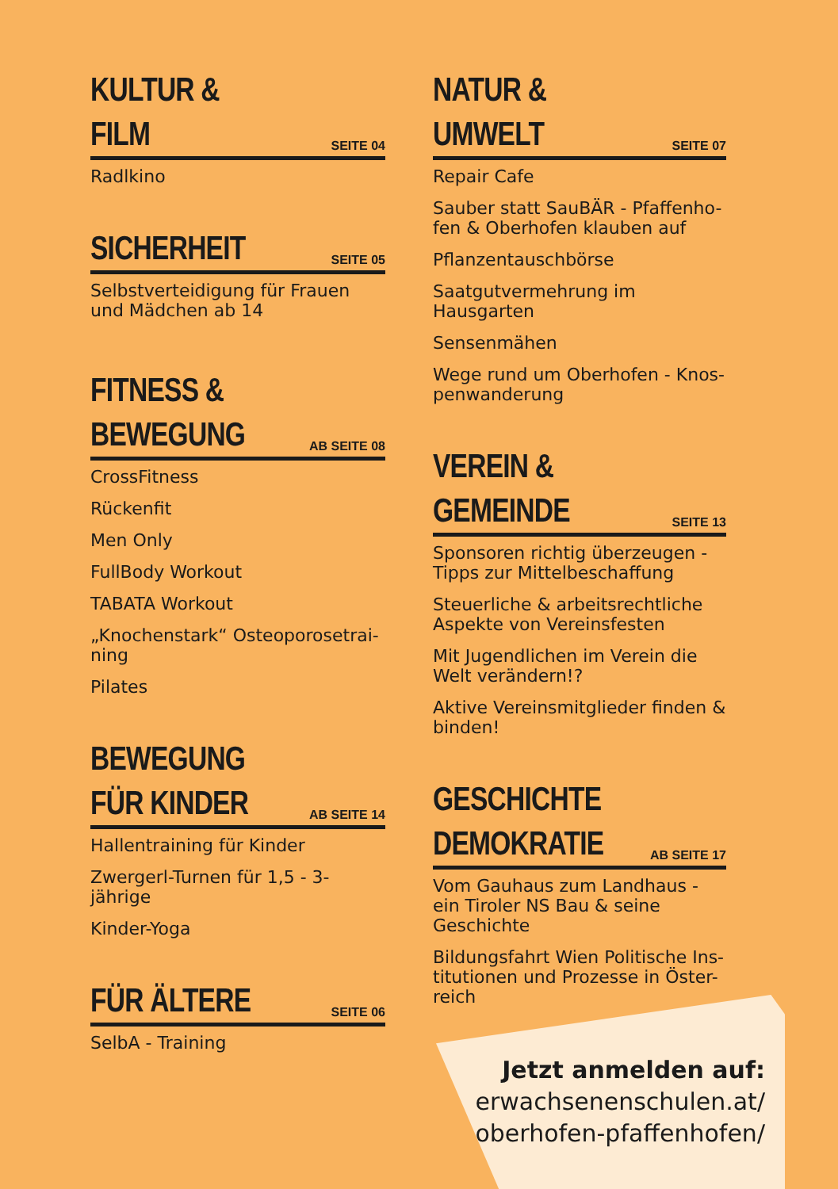KULTUR &
FILM
SEITE 04
Radlkino
SICHERHEIT
SEITE 05
Selbstverteidigung für Frauen und Mädchen ab 14
FITNESS &
BEWEGUNG
AB SEITE 08
CrossFitness
Rückenfit
Men Only
FullBody Workout
TABATA Workout
„Knochenstark“ Osteoporosetrai-ning
Pilates
BEWEGUNG
FÜR KINDER
AB SEITE 14
Hallentraining für Kinder
Zwergerl-Turnen für 1,5 - 3-jährige
Kinder-Yoga
FÜR ÄLTERE
SEITE 06
SelbA - Training
NATUR &
UMWELT
SEITE 07
Repair Cafe
Sauber statt SauBÄR - Pfaffenho-fen & Oberhofen klauben auf
Pflanzentauschbörse
Saatgutvermehrung im Hausgarten
Sensenmähen
Wege rund um Oberhofen - Knos-penwanderung
VEREIN &
GEMEINDE
SEITE 13
Sponsoren richtig überzeugen - Tipps zur Mittelbeschaffung
Steuerliche & arbeitsrechtliche Aspekte von Vereinsfesten
Mit Jugendlichen im Verein die Welt verändern!?
Aktive Vereinsmitglieder finden & binden!
GESCHICHTE
DEMOKRATIE
AB SEITE 17
Vom Gauhaus zum Landhaus - ein Tiroler NS Bau & seine Geschichte
Bildungsfahrt Wien Politische Ins-titutionen und Prozesse in Öster-reich
Jetzt anmelden auf:
erwachsenenschulen.at/
oberhofen-pfaffenhofen/